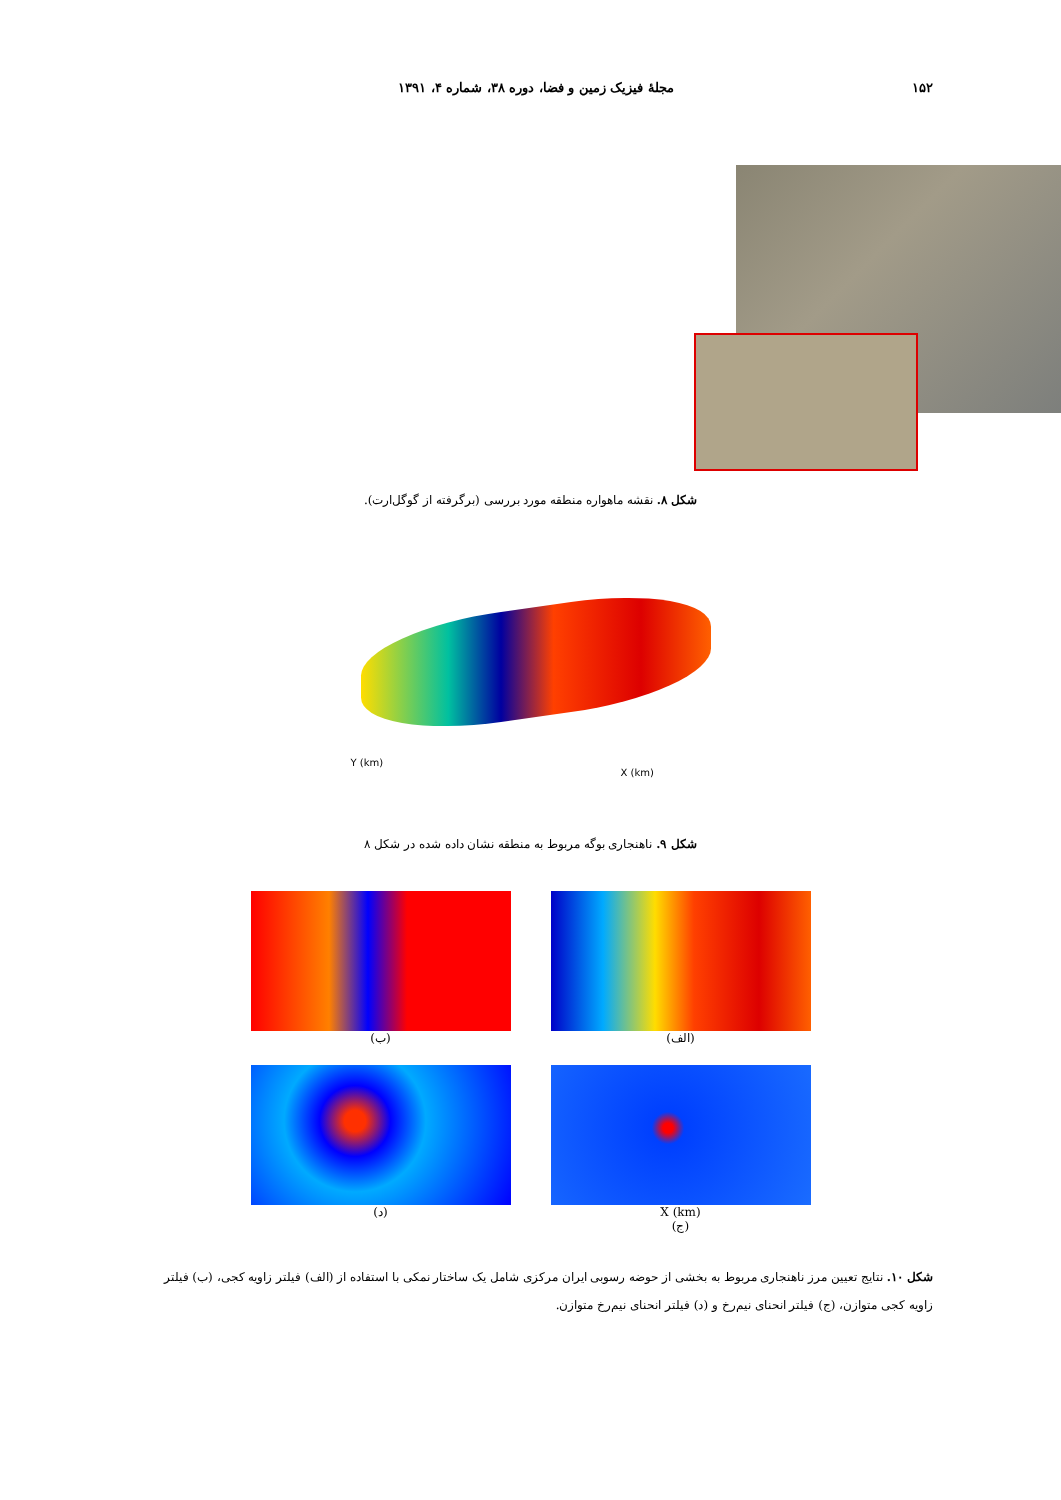۱۵۲ مجلۀ فیزیک زمین و فضا، دوره ۳۸، شماره ۴، ۱۳۹۱
شکل ۸. نقشه ماهواره منطقه مورد بررسی (برگرفته از گوگل‌ارت).
Y (km)
X (km)
شکل ۹. ناهنجاری بوگه مربوط به منطقه نشان داده شده در شکل ۸
(الف)
(ب)
X (km)
(ج)
(د)
شکل ۱۰. نتایج تعیین مرز ناهنجاری مربوط به بخشی از حوضه رسوبی ایران مرکزی شامل یک ساختار نمکی با استفاده از (الف) فیلتر زاویه کجی، (ب) فیلتر زاویه کجی متوازن، (ج) فیلتر انحنای نیم‌رخ و (د) فیلتر انحنای نیم‌رخ متوازن.